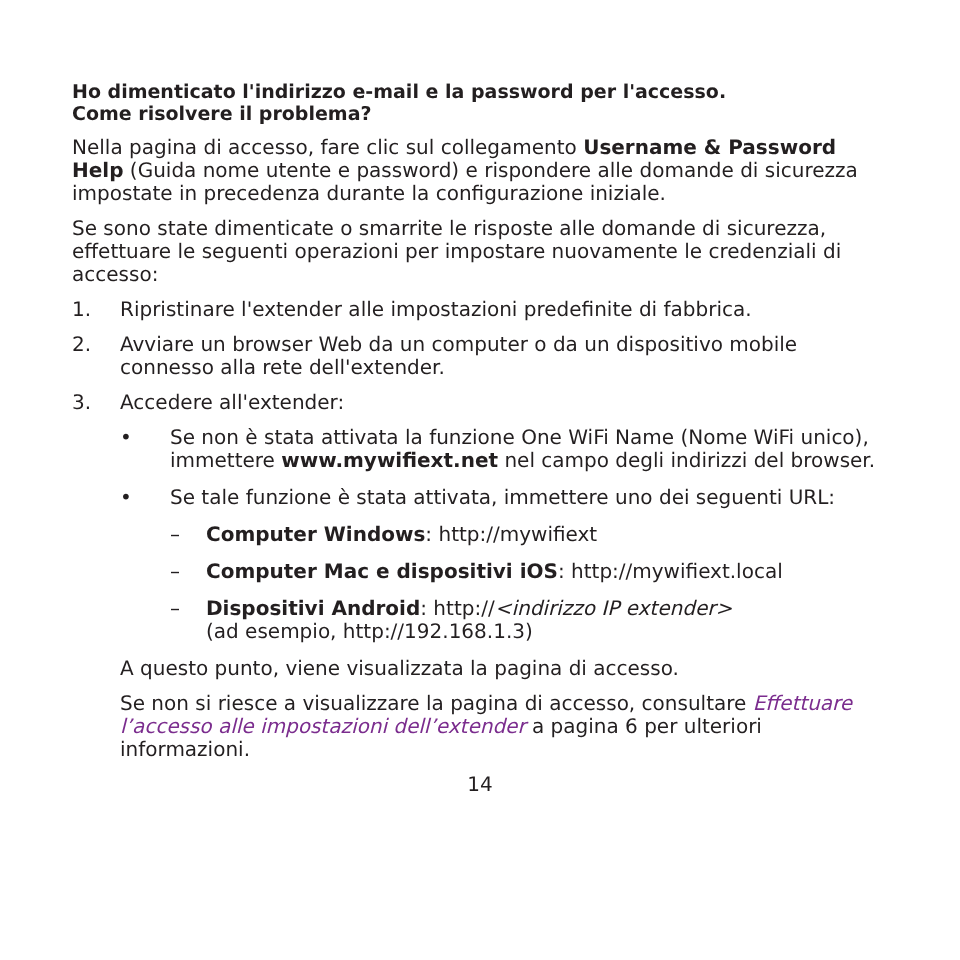Ho dimenticato l'indirizzo e-mail e la password per l'accesso.
Come risolvere il problema?
Nella pagina di accesso, fare clic sul collegamento Username & Password Help (Guida nome utente e password) e rispondere alle domande di sicurezza impostate in precedenza durante la configurazione iniziale.
Se sono state dimenticate o smarrite le risposte alle domande di sicurezza, effettuare le seguenti operazioni per impostare nuovamente le credenziali di accesso:
1. Ripristinare l'extender alle impostazioni predefinite di fabbrica.
2. Avviare un browser Web da un computer o da un dispositivo mobile connesso alla rete dell'extender.
3. Accedere all'extender:
• Se non è stata attivata la funzione One WiFi Name (Nome WiFi unico), immettere www.mywifiext.net nel campo degli indirizzi del browser.
• Se tale funzione è stata attivata, immettere uno dei seguenti URL:
– Computer Windows: http://mywifiext
– Computer Mac e dispositivi iOS: http://mywifiext.local
– Dispositivi Android: http://<indirizzo IP extender>
(ad esempio, http://192.168.1.3)
A questo punto, viene visualizzata la pagina di accesso.
Se non si riesce a visualizzare la pagina di accesso, consultare Effettuare l’accesso alle impostazioni dell’extender a pagina 6 per ulteriori informazioni.
14